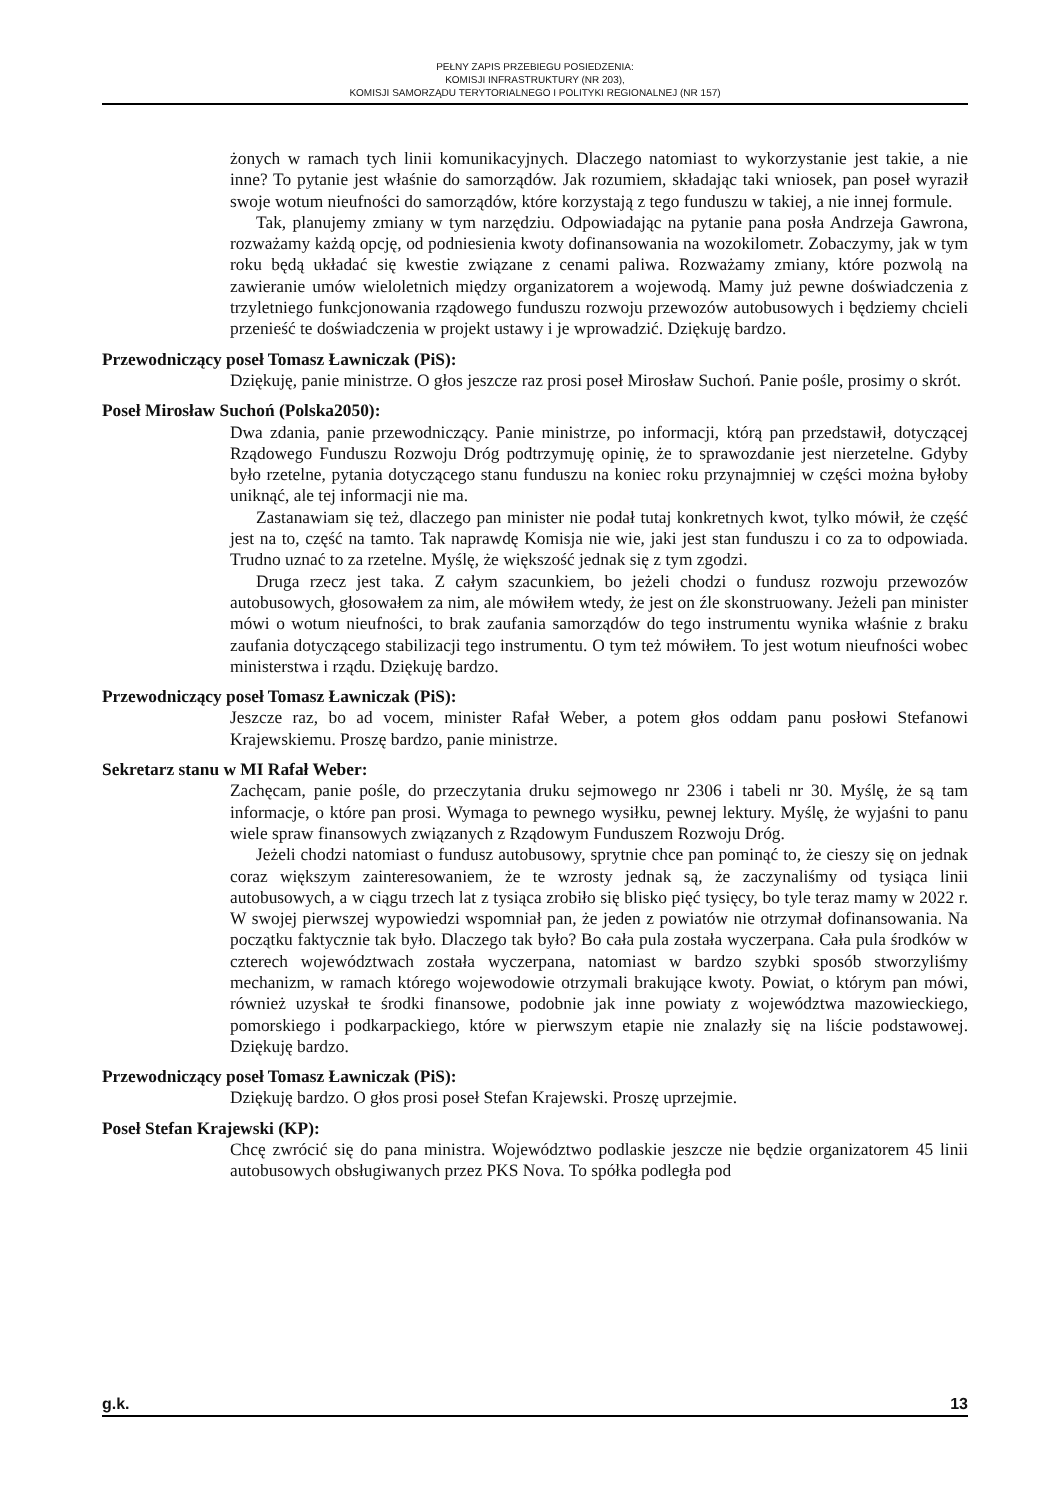PEŁNY ZAPIS PRZEBIEGU POSIEDZENIA:
KOMISJI INFRASTRUKTURY (NR 203),
KOMISJI SAMORZĄDU TERYTORIALNEGO I POLITYKI REGIONALNEJ (NR 157)
żonych w ramach tych linii komunikacyjnych. Dlaczego natomiast to wykorzystanie jest takie, a nie inne? To pytanie jest właśnie do samorządów. Jak rozumiem, składając taki wniosek, pan poseł wyraził swoje wotum nieufności do samorządów, które korzystają z tego funduszu w takiej, a nie innej formule.
Tak, planujemy zmiany w tym narzędziu. Odpowiadając na pytanie pana posła Andrzeja Gawrona, rozważamy każdą opcję, od podniesienia kwoty dofinansowania na wozokilometr. Zobaczymy, jak w tym roku będą układać się kwestie związane z cenami paliwa. Rozważamy zmiany, które pozwolą na zawieranie umów wieloletnich między organizatorem a wojewodą. Mamy już pewne doświadczenia z trzyletniego funkcjonowania rządowego funduszu rozwoju przewozów autobusowych i będziemy chcieli przenieść te doświadczenia w projekt ustawy i je wprowadzić. Dziękuję bardzo.
Przewodniczący poseł Tomasz Ławniczak (PiS):
Dziękuję, panie ministrze. O głos jeszcze raz prosi poseł Mirosław Suchoń. Panie pośle, prosimy o skrót.
Poseł Mirosław Suchoń (Polska2050):
Dwa zdania, panie przewodniczący. Panie ministrze, po informacji, którą pan przedstawił, dotyczącej Rządowego Funduszu Rozwoju Dróg podtrzymuję opinię, że to sprawozdanie jest nierzetelne. Gdyby było rzetelne, pytania dotyczącego stanu funduszu na koniec roku przynajmniej w części można byłoby uniknąć, ale tej informacji nie ma.
Zastanawiam się też, dlaczego pan minister nie podał tutaj konkretnych kwot, tylko mówił, że część jest na to, część na tamto. Tak naprawdę Komisja nie wie, jaki jest stan funduszu i co za to odpowiada. Trudno uznać to za rzetelne. Myślę, że większość jednak się z tym zgodzi.
Druga rzecz jest taka. Z całym szacunkiem, bo jeżeli chodzi o fundusz rozwoju przewozów autobusowych, głosowałem za nim, ale mówiłem wtedy, że jest on źle skonstruowany. Jeżeli pan minister mówi o wotum nieufności, to brak zaufania samorządów do tego instrumentu wynika właśnie z braku zaufania dotyczącego stabilizacji tego instrumentu. O tym też mówiłem. To jest wotum nieufności wobec ministerstwa i rządu. Dziękuję bardzo.
Przewodniczący poseł Tomasz Ławniczak (PiS):
Jeszcze raz, bo ad vocem, minister Rafał Weber, a potem głos oddam panu posłowi Stefanowi Krajewskiemu. Proszę bardzo, panie ministrze.
Sekretarz stanu w MI Rafał Weber:
Zachęcam, panie pośle, do przeczytania druku sejmowego nr 2306 i tabeli nr 30. Myślę, że są tam informacje, o które pan prosi. Wymaga to pewnego wysiłku, pewnej lektury. Myślę, że wyjaśni to panu wiele spraw finansowych związanych z Rządowym Funduszem Rozwoju Dróg.
Jeżeli chodzi natomiast o fundusz autobusowy, sprytnie chce pan pominąć to, że cieszy się on jednak coraz większym zainteresowaniem, że te wzrosty jednak są, że zaczynaliśmy od tysiąca linii autobusowych, a w ciągu trzech lat z tysiąca zrobiło się blisko pięć tysięcy, bo tyle teraz mamy w 2022 r. W swojej pierwszej wypowiedzi wspomniał pan, że jeden z powiatów nie otrzymał dofinansowania. Na początku faktycznie tak było. Dlaczego tak było? Bo cała pula została wyczerpana. Cała pula środków w czterech województwach została wyczerpana, natomiast w bardzo szybki sposób stworzyliśmy mechanizm, w ramach którego wojewodowie otrzymali brakujące kwoty. Powiat, o którym pan mówi, również uzyskał te środki finansowe, podobnie jak inne powiaty z województwa mazowieckiego, pomorskiego i podkarpackiego, które w pierwszym etapie nie znalazły się na liście podstawowej. Dziękuję bardzo.
Przewodniczący poseł Tomasz Ławniczak (PiS):
Dziękuję bardzo. O głos prosi poseł Stefan Krajewski. Proszę uprzejmie.
Poseł Stefan Krajewski (KP):
Chcę zwrócić się do pana ministra. Województwo podlaskie jeszcze nie będzie organizatorem 45 linii autobusowych obsługiwanych przez PKS Nova. To spółka podległa pod
g.k. 13